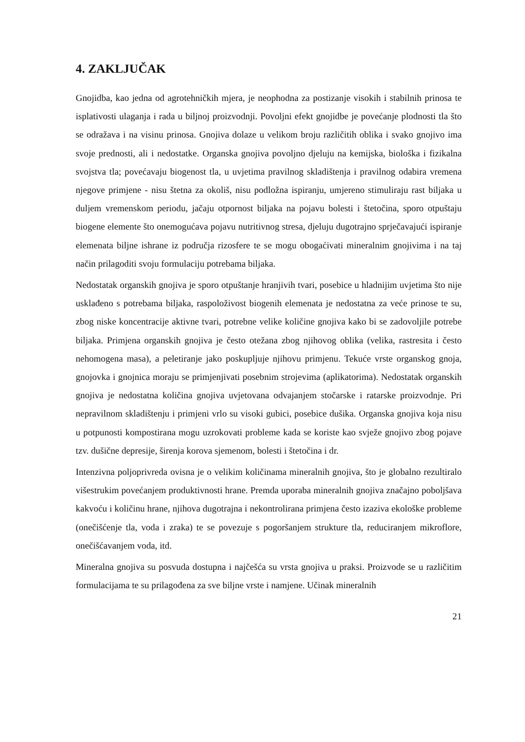4. ZAKLJUČAK
Gnojidba, kao jedna od agrotehničkih mjera, je neophodna za postizanje visokih i stabilnih prinosa te isplativosti ulaganja i rada u biljnoj proizvodnji. Povoljni efekt gnojidbe je povećanje plodnosti tla što se odražava i na visinu prinosa. Gnojiva dolaze u velikom broju različitih oblika i svako gnojivo ima svoje prednosti, ali i nedostatke. Organska gnojiva povoljno djeluju na kemijska, biološka i fizikalna svojstva tla; povećavaju biogenost tla, u uvjetima pravilnog skladištenja i pravilnog odabira vremena njegove primjene - nisu štetna za okoliš, nisu podložna ispiranju, umjereno stimuliraju rast biljaka u duljem vremenskom periodu, jačaju otpornost biljaka na pojavu bolesti i štetočina, sporo otpuštaju biogene elemente što onemogućava pojavu nutritivnog stresa, djeluju dugotrajno sprječavajući ispiranje elemenata biljne ishrane iz područja rizosfere te se mogu obogaćivati mineralnim gnojivima i na taj način prilagoditi svoju formulaciju potrebama biljaka.
Nedostatak organskih gnojiva je sporo otpuštanje hranjivih tvari, posebice u hladnijim uvjetima što nije usklađeno s potrebama biljaka, raspoloživost biogenih elemenata je nedostatna za veće prinose te su, zbog niske koncentracije aktivne tvari, potrebne velike količine gnojiva kako bi se zadovoljile potrebe biljaka. Primjena organskih gnojiva je često otežana zbog njihovog oblika (velika, rastresita i često nehomogena masa), a peletiranje jako poskupljuje njihovu primjenu. Tekuće vrste organskog gnoja, gnojovka i gnojnica moraju se primjenjivati posebnim strojevima (aplikatorima). Nedostatak organskih gnojiva je nedostatna količina gnojiva uvjetovana odvajanjem stočarske i ratarske proizvodnje. Pri nepravilnom skladištenju i primjeni vrlo su visoki gubici, posebice dušika. Organska gnojiva koja nisu u potpunosti kompostirana mogu uzrokovati probleme kada se koriste kao svježe gnojivo zbog pojave tzv. dušične depresije, širenja korova sjemenom, bolesti i štetočina i dr.
Intenzivna poljoprivreda ovisna je o velikim količinama mineralnih gnojiva, što je globalno rezultiralo višestrukim povećanjem produktivnosti hrane. Premda uporaba mineralnih gnojiva značajno poboljšava kakvoću i količinu hrane, njihova dugotrajna i nekontrolirana primjena često izaziva ekološke probleme (onečišćenje tla, voda i zraka) te se povezuje s pogoršanjem strukture tla, reduciranjem mikroflore, onečišćavanjem voda, itd.
Mineralna gnojiva su posvuda dostupna i najčešća su vrsta gnojiva u praksi. Proizvode se u različitim formulacijama te su prilagođena za sve biljne vrste i namjene. Učinak mineralnih
21